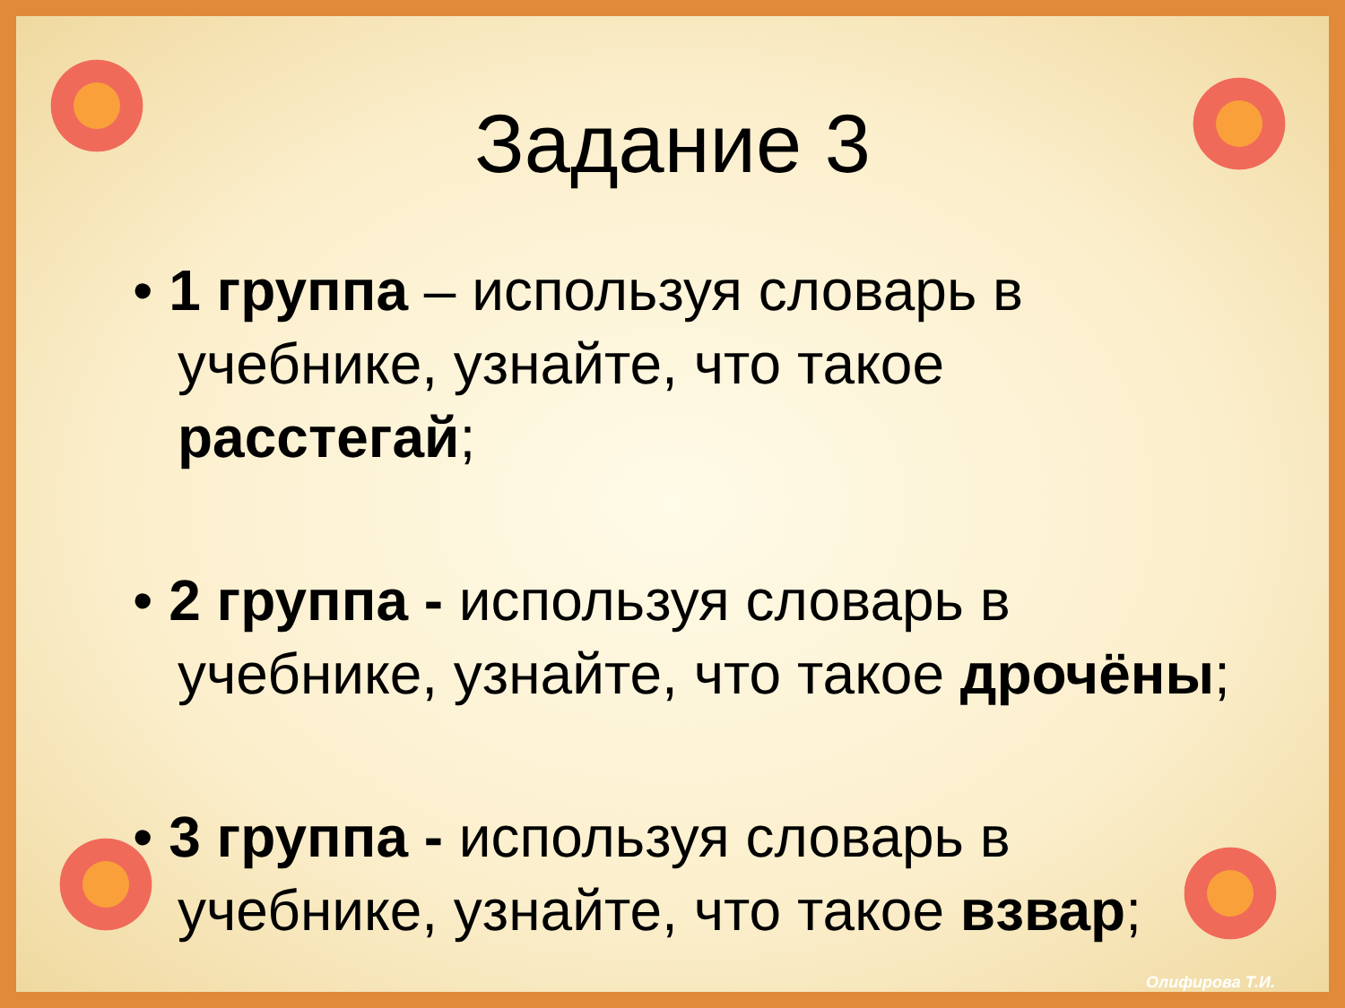Задание 3
• 1 группа – используя словарь в учебнике, узнайте, что такое расстегай;
• 2 группа - используя словарь в учебнике, узнайте, что такое дрочёны;
• 3 группа - используя словарь в учебнике, узнайте, что такое взвар;
Олифирова Т.И.